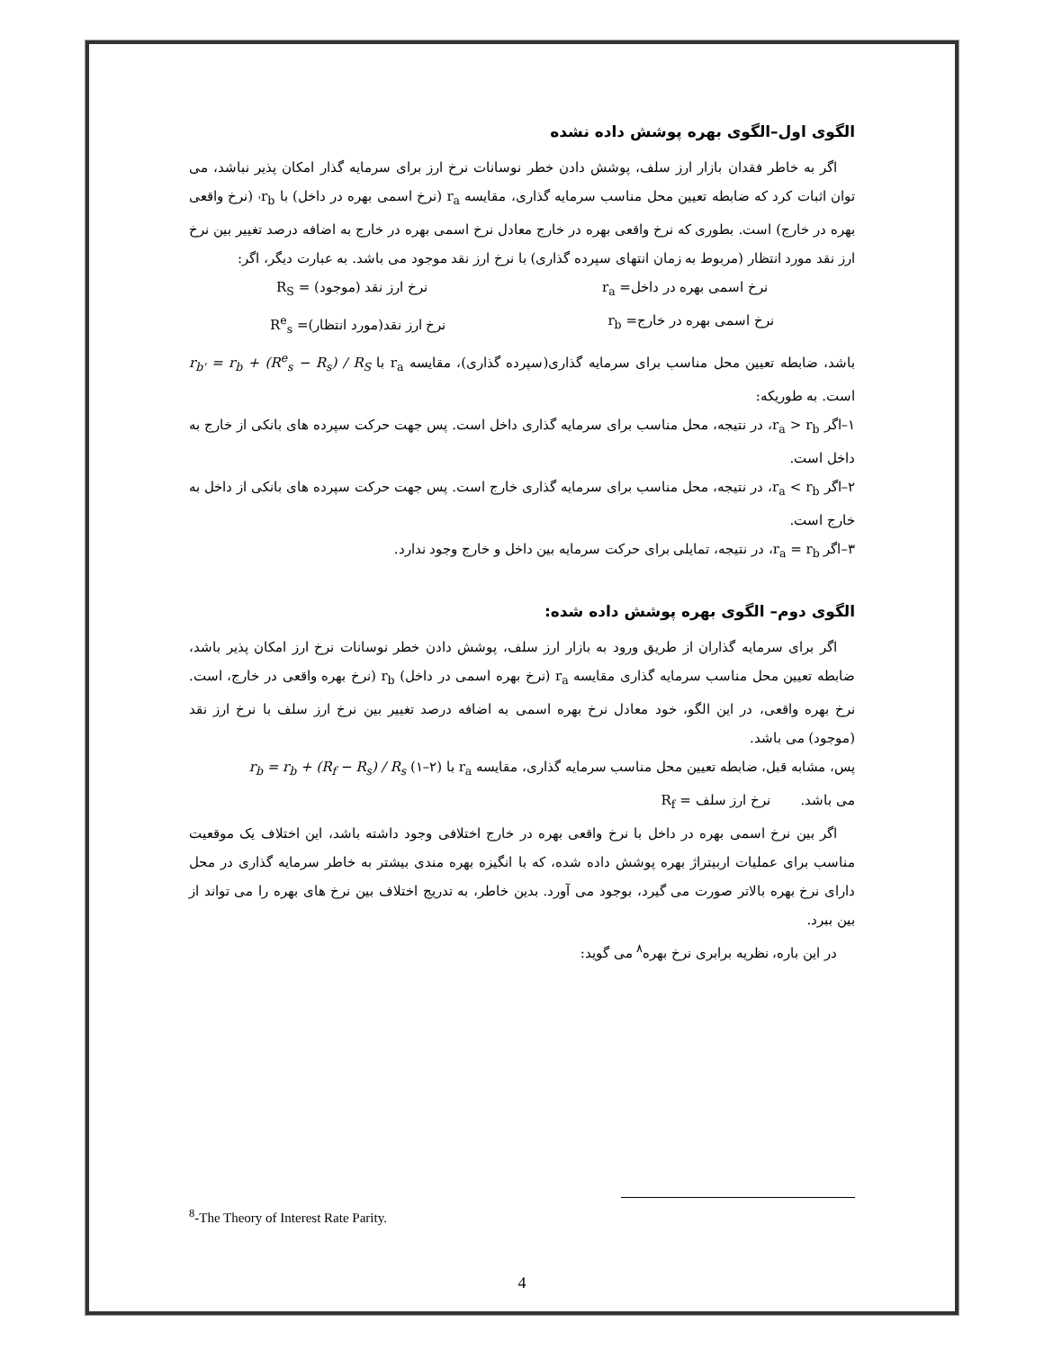الگوی اول–الگوی بهره پوشش داده نشده
اگر به خاطر فقدان بازار ارز سلف، پوشش دادن خطر نوسانات نرخ ارز برای سرمایه گذار امکان پذیر نباشد، می توان اثبات کرد که ضابطه تعیین محل مناسب سرمایه گذاری، مقایسه r<sub>a</sub> (نرخ اسمی بهره در داخل) با r<sub>b'</sub> (نرخ واقعی بهره در خارج) است. بطوری که نرخ واقعی بهره در خارج معادل نرخ اسمی بهره در خارج به اضافه درصد تغییر بین نرخ ارز نقد مورد انتظار (مربوط به زمان انتهای سپرده گذاری) با نرخ ارز نقد موجود می باشد. به عبارت دیگر، اگر:
نرخ اسمی بهره در داخل= r<sub>a</sub> نرخ ارز نقد (موجود) = R<sub>S</sub>
نرخ اسمی بهره در خارج= r<sub>b</sub> نرخ ارز نقد(مورد انتظار)= R<sup>e</sup><sub>s</sub>
باشد، ضابطه تعیین محل مناسب برای سرمایه گذاری(سپرده گذاری)، مقایسه r<sub>a</sub> با r<sub>b'</sub> = r<sub>b</sub> + (R<sup>e</sup><sub>s</sub> − R<sub>s</sub>) / R<sub>S</sub> است. به طوریکه:
۱–اگر r<sub>a</sub> > r<sub>b</sub>، در نتیجه، محل مناسب برای سرمایه گذاری داخل است. پس جهت حرکت سپرده های بانکی از خارج به داخل است.
۲–اگر r<sub>a</sub> < r<sub>b</sub>، در نتیجه، محل مناسب برای سرمایه گذاری خارج است. پس جهت حرکت سپرده های بانکی از داخل به خارج است.
۳–اگر r<sub>a</sub> = r<sub>b</sub>، در نتیجه، تمایلی برای حرکت سرمایه بین داخل و خارج وجود ندارد.
الگوی دوم– الگوی بهره پوشش داده شده:
اگر برای سرمایه گذاران از طریق ورود به بازار ارز سلف، پوشش دادن خطر نوسانات نرخ ارز امکان پذیر باشد، ضابطه تعیین محل مناسب سرمایه گذاری مقایسه r<sub>a</sub> (نرخ بهره اسمی در داخل) r<sub>b</sub> (نرخ بهره واقعی در خارج، است. نرخ بهره واقعی، در این الگو، خود معادل نرخ بهره اسمی به اضافه درصد تغییر بین نرخ ارز سلف با نرخ ارز نقد (موجود) می باشد.
پس، مشابه قبل، ضابطه تعیین محل مناسب سرمایه گذاری، مقایسه r<sub>a</sub> با (۲–۱) r<sub>b</sub> = r<sub>b</sub> + (R<sub>f</sub> − R<sub>s</sub>) / R<sub>s</sub>
می باشد. نرخ ارز سلف = R<sub>f</sub>
اگر بین نرخ اسمی بهره در داخل با نرخ واقعی بهره در خارج اختلافی وجود داشته باشد، این اختلاف یک موقعیت مناسب برای عملیات اربیتراژ بهره پوشش داده شده، که با انگیزه بهره مندی بیشتر به خاطر سرمایه گذاری در محل دارای نرخ بهره بالاتر صورت می گیرد، بوجود می آورد. بدین خاطر، به تدریج اختلاف بین نرخ های بهره را می تواند از بین ببرد.
در این باره، نظریه برابری نرخ بهره<sup>۸</sup> می گوید:
<sup>8</sup>-The Theory of Interest Rate Parity.
4